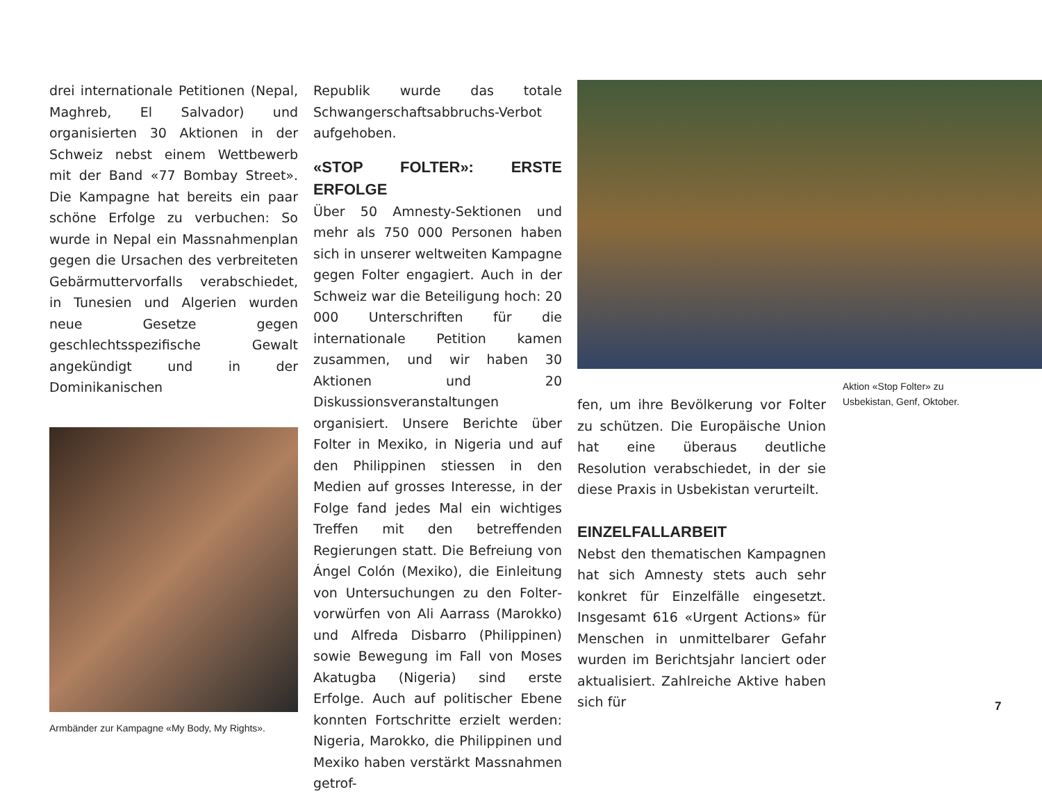drei internationale Petitionen (Nepal, Maghreb, El Salvador) und organisierten 30 Aktionen in der Schweiz nebst einem Wettbewerb mit der Band «77 Bombay Street». Die Kampagne hat bereits ein paar schöne Erfolge zu verbuchen: So wurde in Nepal ein Massnahmenplan gegen die Ursachen des verbreiteten Gebärmuttervorfalls verabschiedet, in Tunesien und Algerien wurden neue Gesetze gegen geschlechtsspezifische Gewalt angekündigt und in der Dominikanischen
Armbänder zur Kampagne «My Body, My Rights».
Republik wurde das totale Schwangerschaftsabbruchs-Verbot aufgehoben.
«STOP FOLTER»: ERSTE ERFOLGE
Über 50 Amnesty-Sektionen und mehr als 750 000 Personen haben sich in unserer weltweiten Kampagne gegen Folter engagiert. Auch in der Schweiz war die Beteiligung hoch: 20 000 Unterschriften für die internationale Petition kamen zusammen, und wir haben 30 Aktionen und 20 Diskussionsveranstaltungen organisiert. Unsere Berichte über Folter in Mexiko, in Nigeria und auf den Philippinen stiessen in den Medien auf grosses Interesse, in der Folge fand jedes Mal ein wichtiges Treffen mit den betreffenden Regierungen statt. Die Befreiung von Ángel Colón (Mexiko), die Einleitung von Untersuchungen zu den Folter­vorwürfen von Ali Aarrass (Marokko) und Alfreda Disbarro (Philippinen) sowie Bewegung im Fall von Moses Akatugba (Nigeria) sind erste Erfolge. Auch auf politischer Ebene konnten Fortschritte erzielt werden: Nigeria, Marokko, die Philippinen und Mexiko haben verstärkt Massnahmen getrof-
fen, um ihre Bevölkerung vor Folter zu schützen. Die Europäische Union hat eine überaus deutliche Resolution verabschiedet, in der sie diese Praxis in Usbekistan verurteilt.
EINZELFALLARBEIT
Nebst den thematischen Kampagnen hat sich Amnesty stets auch sehr konkret für Einzelfälle eingesetzt. Insgesamt 616 «Urgent Actions» für Menschen in unmittelbarer Gefahr wurden im Berichtsjahr lanciert oder aktualisiert. Zahlreiche Aktive haben sich für
Aktion «Stop Folter» zu Usbekistan, Genf, Oktober.
7